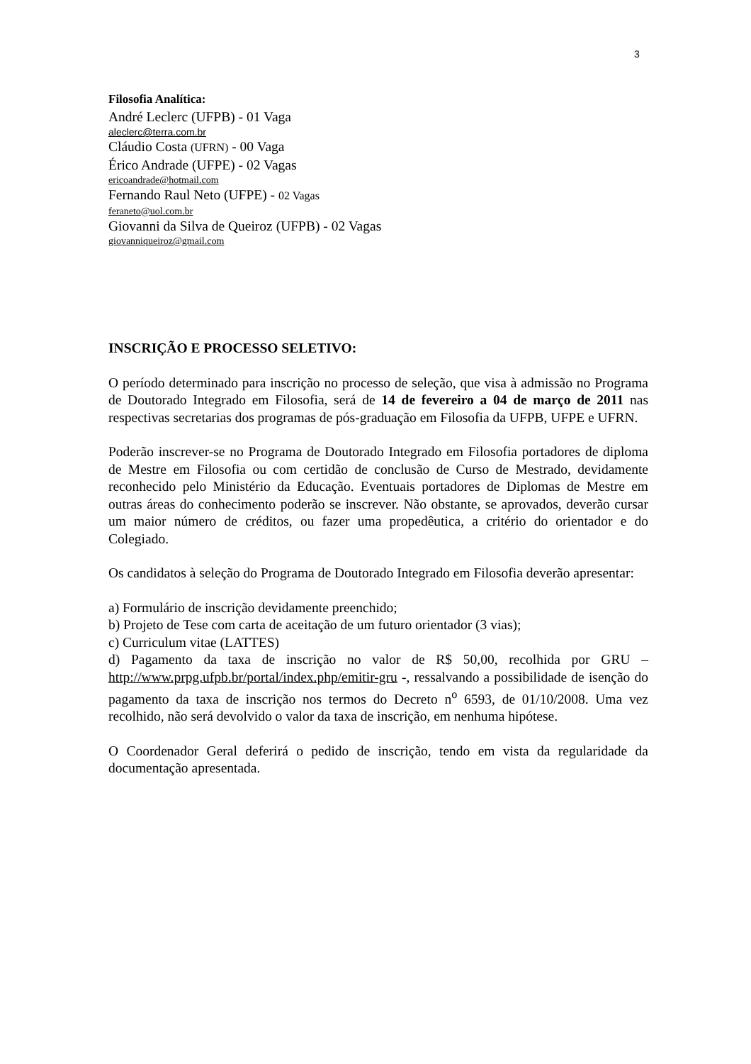3
Filosofia Analítica:
André Leclerc (UFPB) - 01 Vaga
aleclerc@terra.com.br
Cláudio Costa (UFRN) - 00 Vaga
Érico Andrade (UFPE) - 02 Vagas
ericoandrade@hotmail.com
Fernando Raul Neto (UFPE) - 02 Vagas
feraneto@uol.com.br
Giovanni da Silva de Queiroz (UFPB) - 02 Vagas
giovanniqueiroz@gmail.com
INSCRIÇÃO E PROCESSO SELETIVO:
O período determinado para inscrição no processo de seleção, que visa à admissão no Programa de Doutorado Integrado em Filosofia, será de 14 de fevereiro a 04 de março de 2011 nas respectivas secretarias dos programas de pós-graduação em Filosofia da UFPB, UFPE e UFRN.
Poderão inscrever-se no Programa de Doutorado Integrado em Filosofia portadores de diploma de Mestre em Filosofia ou com certidão de conclusão de Curso de Mestrado, devidamente reconhecido pelo Ministério da Educação. Eventuais portadores de Diplomas de Mestre em outras áreas do conhecimento poderão se inscrever. Não obstante, se aprovados, deverão cursar um maior número de créditos, ou fazer uma propedêutica, a critério do orientador e do Colegiado.
Os candidatos à seleção do Programa de Doutorado Integrado em Filosofia deverão apresentar:
a) Formulário de inscrição devidamente preenchido;
b) Projeto de Tese com carta de aceitação de um futuro orientador (3 vias);
c) Curriculum vitae (LATTES)
d) Pagamento da taxa de inscrição no valor de R$ 50,00, recolhida por GRU – http://www.prpg.ufpb.br/portal/index.php/emitir-gru -, ressalvando a possibilidade de isenção do pagamento da taxa de inscrição nos termos do Decreto n<sup>o</sup> 6593, de 01/10/2008. Uma vez recolhido, não será devolvido o valor da taxa de inscrição, em nenhuma hipótese.
O Coordenador Geral deferirá o pedido de inscrição, tendo em vista da regularidade da documentação apresentada.